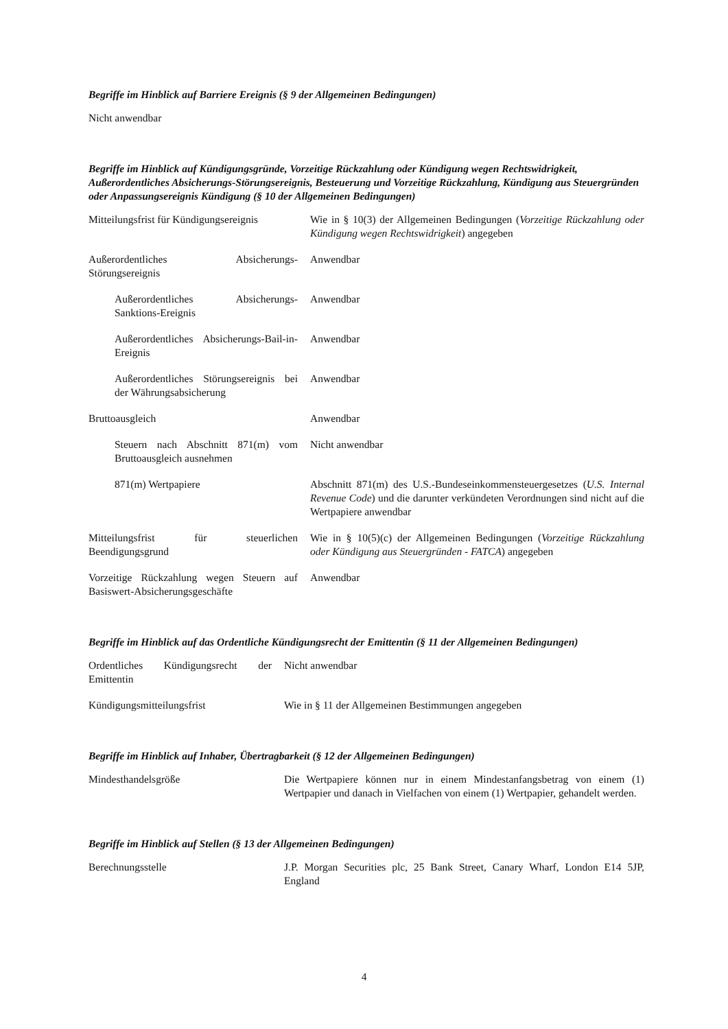Begriffe im Hinblick auf Barriere Ereignis (§ 9 der Allgemeinen Bedingungen)
Nicht anwendbar
Begriffe im Hinblick auf Kündigungsgründe, Vorzeitige Rückzahlung oder Kündigung wegen Rechtswidrigkeit, Außerordentliches Absicherungs-Störungsereignis, Besteuerung und Vorzeitige Rückzahlung, Kündigung aus Steuergründen oder Anpassungsereignis Kündigung (§ 10 der Allgemeinen Bedingungen)
| Mitteilungsfrist für Kündigungsereignis | Wie in § 10(3) der Allgemeinen Bedingungen ( Vorzeitige Rückzahlung oder Kündigung wegen Rechtswidrigkeit ) angegeben |
| Außerordentliches Absicherungs-Störungsereignis | Anwendbar |
| Außerordentliches Absicherungs-Sanktions-Ereignis | Anwendbar |
| Außerordentliches Absicherungs-Bail-in-Ereignis | Anwendbar |
| Außerordentliches Störungsereignis bei der Währungsabsicherung | Anwendbar |
| Bruttoausgleich | Anwendbar |
| Steuern nach Abschnitt 871(m) vom Bruttoausgleich ausnehmen | Nicht anwendbar |
| 871(m) Wertpapiere | Abschnitt 871(m) des U.S.-Bundeseinkommensteuergesetzes ( U.S. Internal Revenue Code ) und die darunter verkündeten Verordnungen sind nicht auf die Wertpapiere anwendbar |
| Mitteilungsfrist für steuerlichen Beendigungsgrund | Wie in § 10(5)(c) der Allgemeinen Bedingungen ( Vorzeitige Rückzahlung oder Kündigung aus Steuergründen - FATCA ) angegeben |
| Vorzeitige Rückzahlung wegen Steuern auf Basiswert-Absicherungsgeschäfte | Anwendbar |
Begriffe im Hinblick auf das Ordentliche Kündigungsrecht der Emittentin (§ 11 der Allgemeinen Bedingungen)
| Ordentliches Kündigungsrecht der Emittentin | Nicht anwendbar |
| Kündigungsmitteilungsfrist | Wie in § 11 der Allgemeinen Bestimmungen angegeben |
Begriffe im Hinblick auf Inhaber, Übertragbarkeit (§ 12 der Allgemeinen Bedingungen)
| Mindesthandelsgröße | Die Wertpapiere können nur in einem Mindestanfangsbetrag von einem (1) Wertpapier und danach in Vielfachen von einem (1) Wertpapier, gehandelt werden. |
Begriffe im Hinblick auf Stellen (§ 13 der Allgemeinen Bedingungen)
| Berechnungsstelle | J.P. Morgan Securities plc, 25 Bank Street, Canary Wharf, London E14 5JP, England |
4